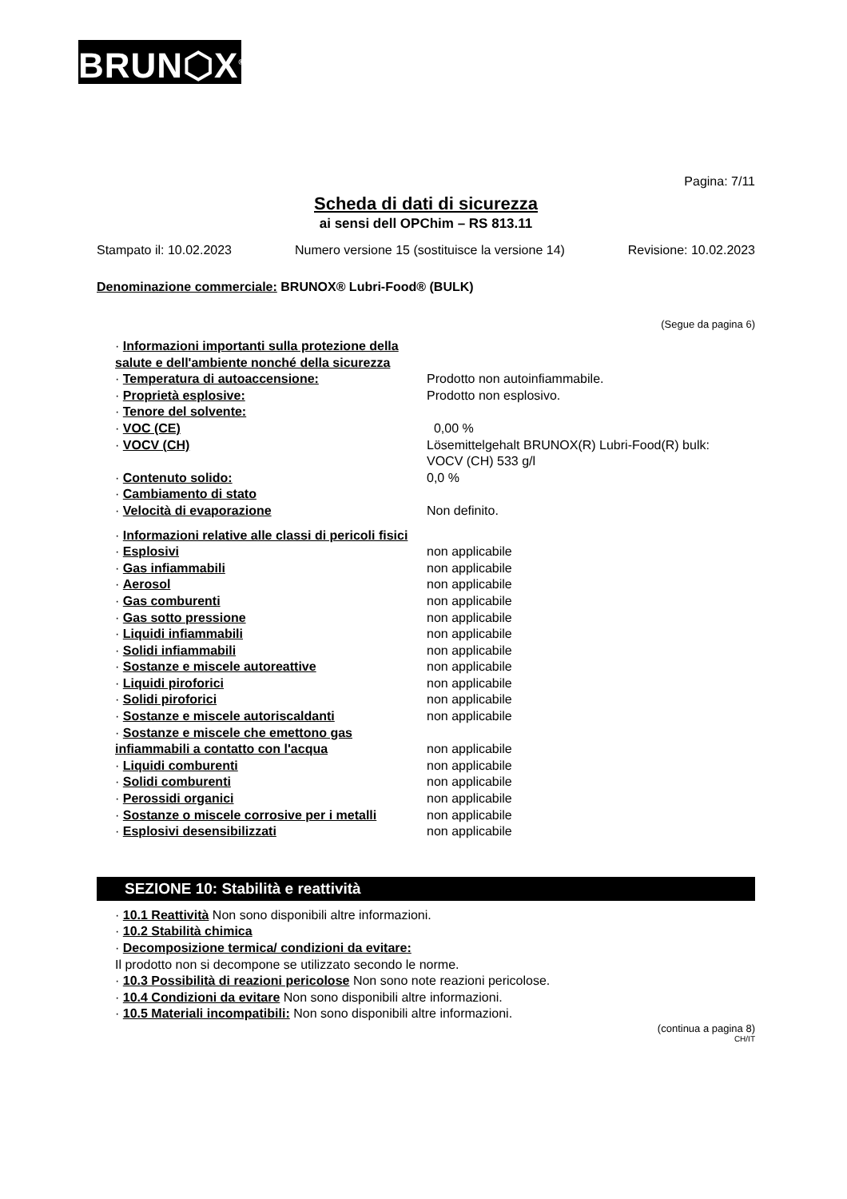BRUN⬡X<sup>®</sup>
Pagina: 7/11
Scheda di dati di sicurezza
ai sensi dell OPChim – RS 813.11
Stampato il: 10.02.2023 Numero versione 15 (sostituisce la versione 14) Revisione: 10.02.2023
Denominazione commerciale: BRUNOX® Lubri-Food® (BULK)
(Segue da pagina 6)
| · Informazioni importanti sulla protezione della salute e dell'ambiente nonché della sicurezza | |
| · Temperatura di autoaccensione: | Prodotto non autoinfiammabile. |
| · Proprietà esplosive: | Prodotto non esplosivo. |
| · Tenore del solvente: | |
| · VOC (CE) | 0,00 % |
| · VOCV (CH) | Lösemittelgehalt BRUNOX(R) Lubri-Food(R) bulk: VOCV (CH) 533 g/l |
| · Contenuto solido: | 0,0 % |
| · Cambiamento di stato | |
| · Velocità di evaporazione | Non definito. |
| · Informazioni relative alle classi di pericoli fisici | |
| · Esplosivi | non applicabile |
| · Gas infiammabili | non applicabile |
| · Aerosol | non applicabile |
| · Gas comburenti | non applicabile |
| · Gas sotto pressione | non applicabile |
| · Liquidi infiammabili | non applicabile |
| · Solidi infiammabili | non applicabile |
| · Sostanze e miscele autoreattive | non applicabile |
| · Liquidi piroforici | non applicabile |
| · Solidi piroforici | non applicabile |
| · Sostanze e miscele autoriscaldanti | non applicabile |
| · Sostanze e miscele che emettono gas infiammabili a contatto con l'acqua | non applicabile |
| · Liquidi comburenti | non applicabile |
| · Solidi comburenti | non applicabile |
| · Perossidi organici | non applicabile |
| · Sostanze o miscele corrosive per i metalli | non applicabile |
| · Esplosivi desensibilizzati | non applicabile |
SEZIONE 10: Stabilità e reattività
· 10.1 Reattività Non sono disponibili altre informazioni.
· 10.2 Stabilità chimica
· Decomposizione termica/ condizioni da evitare:
Il prodotto non si decompone se utilizzato secondo le norme.
· 10.3 Possibilità di reazioni pericolose Non sono note reazioni pericolose.
· 10.4 Condizioni da evitare Non sono disponibili altre informazioni.
· 10.5 Materiali incompatibili: Non sono disponibili altre informazioni.
(continua a pagina 8)
CH/IT